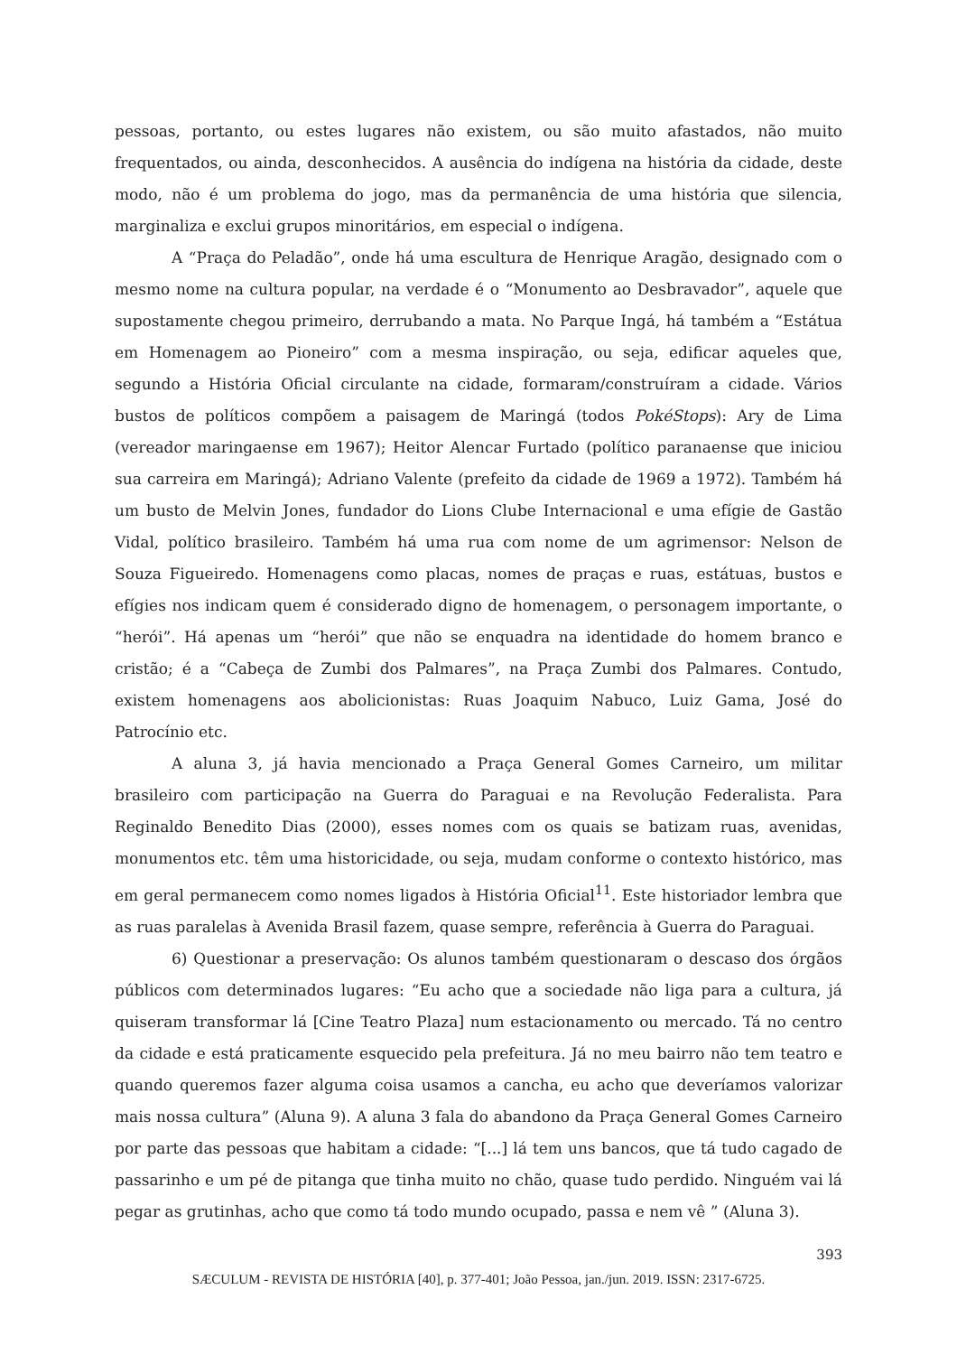pessoas, portanto, ou estes lugares não existem, ou são muito afastados, não muito frequentados, ou ainda, desconhecidos. A ausência do indígena na história da cidade, deste modo, não é um problema do jogo, mas da permanência de uma história que silencia, marginaliza e exclui grupos minoritários, em especial o indígena.
A “Praça do Peladão”, onde há uma escultura de Henrique Aragão, designado com o mesmo nome na cultura popular, na verdade é o “Monumento ao Desbravador”, aquele que supostamente chegou primeiro, derrubando a mata. No Parque Ingá, há também a “Estátua em Homenagem ao Pioneiro” com a mesma inspiração, ou seja, edificar aqueles que, segundo a História Oficial circulante na cidade, formaram/construíram a cidade. Vários bustos de políticos compõem a paisagem de Maringá (todos PokéStops): Ary de Lima (vereador maringaense em 1967); Heitor Alencar Furtado (político paranaense que iniciou sua carreira em Maringá); Adriano Valente (prefeito da cidade de 1969 a 1972). Também há um busto de Melvin Jones, fundador do Lions Clube Internacional e uma efígie de Gastão Vidal, político brasileiro. Também há uma rua com nome de um agrimensor: Nelson de Souza Figueiredo. Homenagens como placas, nomes de praças e ruas, estátuas, bustos e efígies nos indicam quem é considerado digno de homenagem, o personagem importante, o “herói”. Há apenas um “herói” que não se enquadra na identidade do homem branco e cristão; é a “Cabeça de Zumbi dos Palmares”, na Praça Zumbi dos Palmares. Contudo, existem homenagens aos abolicionistas: Ruas Joaquim Nabuco, Luiz Gama, José do Patrocínio etc.
A aluna 3, já havia mencionado a Praça General Gomes Carneiro, um militar brasileiro com participação na Guerra do Paraguai e na Revolução Federalista. Para Reginaldo Benedito Dias (2000), esses nomes com os quais se batizam ruas, avenidas, monumentos etc. têm uma historicidade, ou seja, mudam conforme o contexto histórico, mas em geral permanecem como nomes ligados à História Oficial<sup>11</sup>. Este historiador lembra que as ruas paralelas à Avenida Brasil fazem, quase sempre, referência à Guerra do Paraguai.
6) Questionar a preservação: Os alunos também questionaram o descaso dos órgãos públicos com determinados lugares: “Eu acho que a sociedade não liga para a cultura, já quiseram transformar lá [Cine Teatro Plaza] num estacionamento ou mercado. Tá no centro da cidade e está praticamente esquecido pela prefeitura. Já no meu bairro não tem teatro e quando queremos fazer alguma coisa usamos a cancha, eu acho que deveríamos valorizar mais nossa cultura” (Aluna 9). A aluna 3 fala do abandono da Praça General Gomes Carneiro por parte das pessoas que habitam a cidade: “[...] lá tem uns bancos, que tá tudo cagado de passarinho e um pé de pitanga que tinha muito no chão, quase tudo perdido. Ninguém vai lá pegar as grutinhas, acho que como tá todo mundo ocupado, passa e nem vê ” (Aluna 3).
393
SÆCULUM - REVISTA DE HISTÓRIA [40], p. 377-401; João Pessoa, jan./jun. 2019. ISSN: 2317-6725.